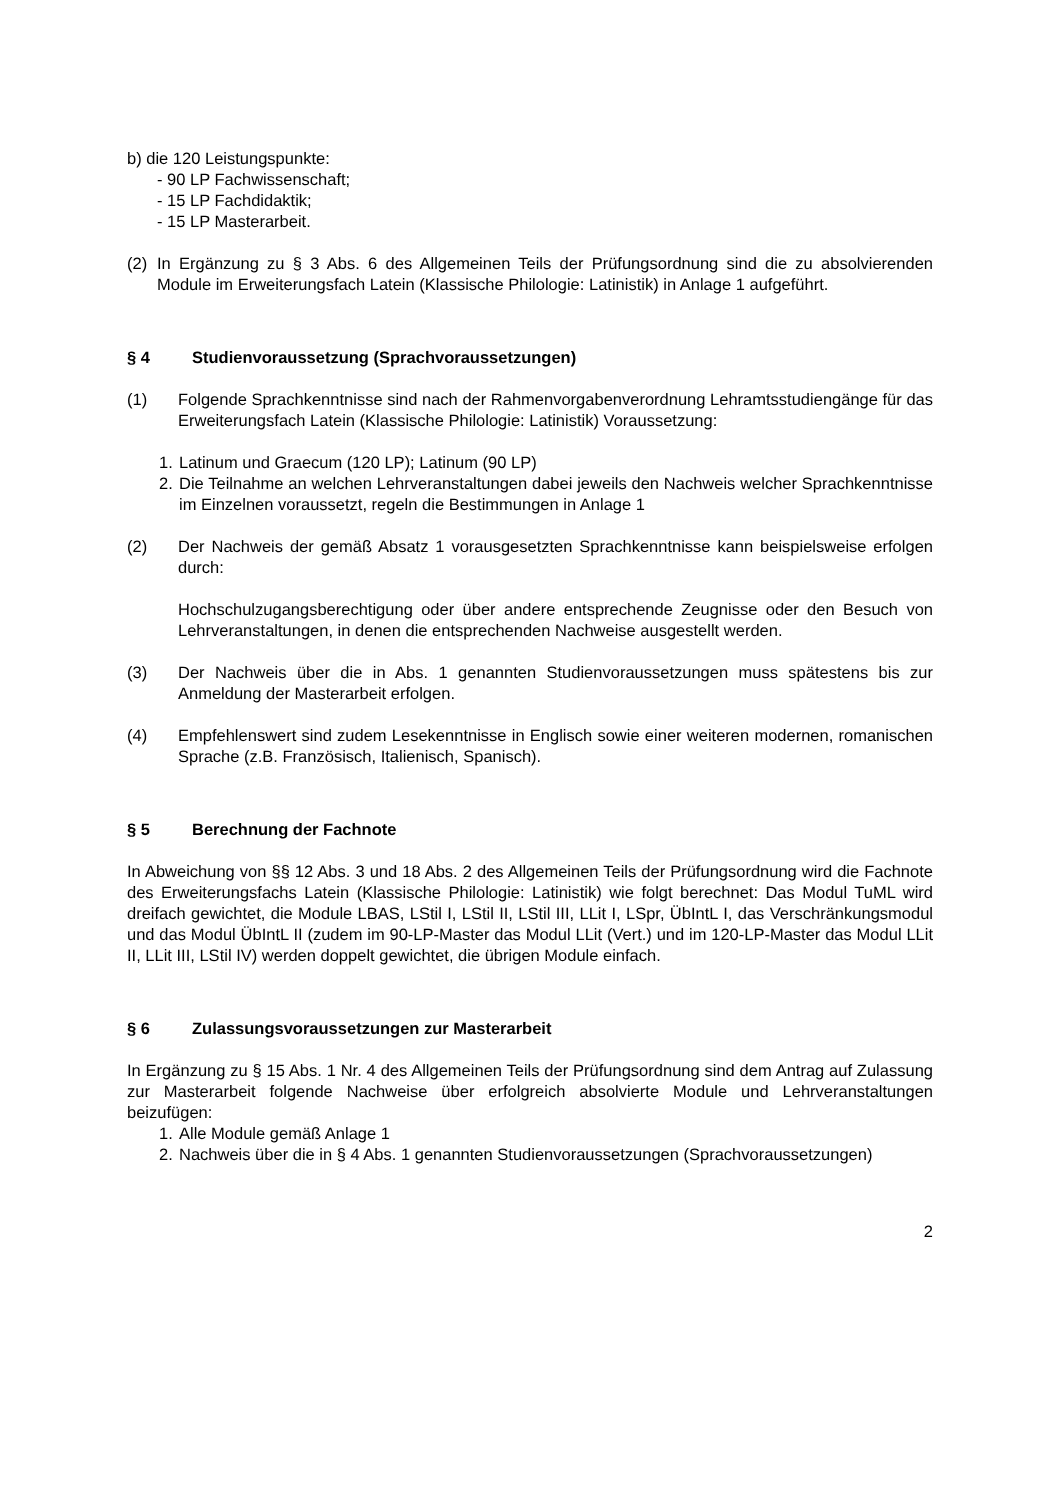b) die 120 Leistungspunkte:
- 90 LP Fachwissenschaft;
- 15 LP Fachdidaktik;
- 15 LP Masterarbeit.
(2) In Ergänzung zu § 3 Abs. 6 des Allgemeinen Teils der Prüfungsordnung sind die zu absolvierenden Module im Erweiterungsfach Latein (Klassische Philologie: Latinistik) in Anlage 1 aufgeführt.
§ 4 Studienvoraussetzung (Sprachvoraussetzungen)
(1) Folgende Sprachkenntnisse sind nach der Rahmenvorgabenverordnung Lehramtsstudiengänge für das Erweiterungsfach Latein (Klassische Philologie: Latinistik) Voraussetzung:
1. Latinum und Graecum (120 LP); Latinum (90 LP)
2. Die Teilnahme an welchen Lehrveranstaltungen dabei jeweils den Nachweis welcher Sprachkenntnisse im Einzelnen voraussetzt, regeln die Bestimmungen in Anlage 1
(2) Der Nachweis der gemäß Absatz 1 vorausgesetzten Sprachkenntnisse kann beispielsweise erfolgen durch:
Hochschulzugangsberechtigung oder über andere entsprechende Zeugnisse oder den Besuch von Lehrveranstaltungen, in denen die entsprechenden Nachweise ausgestellt werden.
(3) Der Nachweis über die in Abs. 1 genannten Studienvoraussetzungen muss spätestens bis zur Anmeldung der Masterarbeit erfolgen.
(4) Empfehlenswert sind zudem Lesekenntnisse in Englisch sowie einer weiteren modernen, romanischen Sprache (z.B. Französisch, Italienisch, Spanisch).
§ 5 Berechnung der Fachnote
In Abweichung von §§ 12 Abs. 3 und 18 Abs. 2 des Allgemeinen Teils der Prüfungsordnung wird die Fachnote des Erweiterungsfachs Latein (Klassische Philologie: Latinistik) wie folgt berechnet: Das Modul TuML wird dreifach gewichtet, die Module LBAS, LStil I, LStil II, LStil III, LLit I, LSpr, ÜbIntL I, das Verschränkungsmodul und das Modul ÜbIntL II (zudem im 90-LP-Master das Modul LLit (Vert.) und im 120-LP-Master das Modul LLit II, LLit III, LStil IV) werden doppelt gewichtet, die übrigen Module einfach.
§ 6 Zulassungsvoraussetzungen zur Masterarbeit
In Ergänzung zu § 15 Abs. 1 Nr. 4 des Allgemeinen Teils der Prüfungsordnung sind dem Antrag auf Zulassung zur Masterarbeit folgende Nachweise über erfolgreich absolvierte Module und Lehrveranstaltungen beizufügen:
1. Alle Module gemäß Anlage 1
2. Nachweis über die in § 4 Abs. 1 genannten Studienvoraussetzungen (Sprachvoraussetzungen)
2